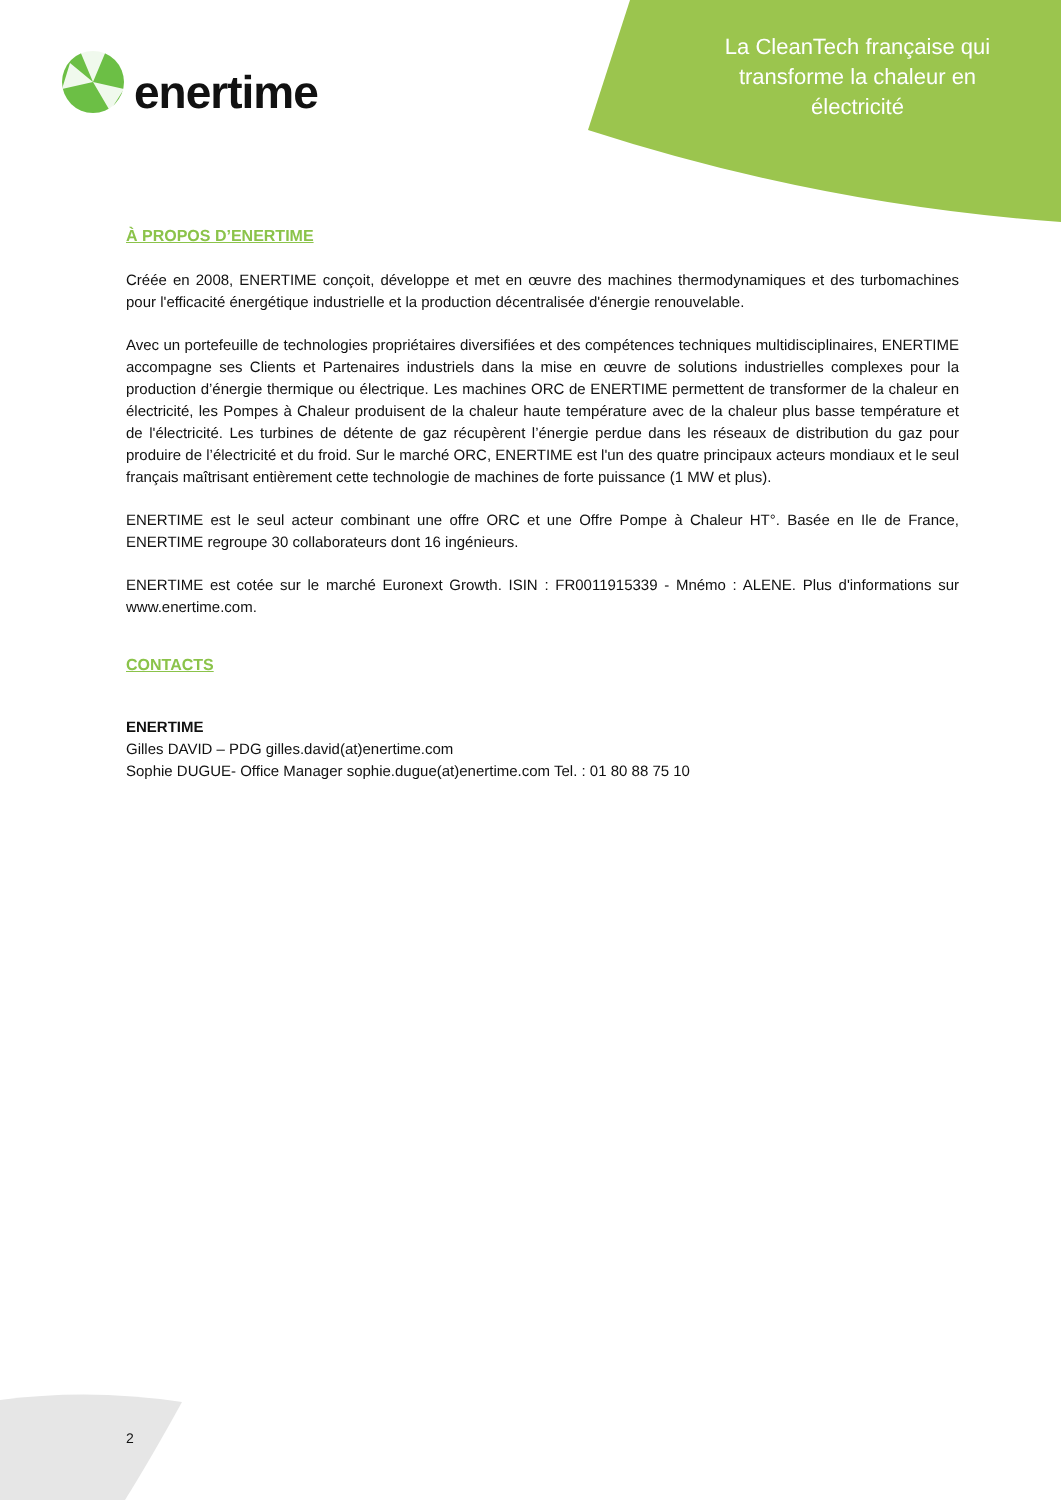enertime
La CleanTech française qui transforme la chaleur en électricité
À PROPOS D’ENERTIME
Créée en 2008, ENERTIME conçoit, développe et met en œuvre des machines thermodynamiques et des turbomachines pour l'efficacité énergétique industrielle et la production décentralisée d'énergie renouvelable.
Avec un portefeuille de technologies propriétaires diversifiées et des compétences techniques multidisciplinaires, ENERTIME accompagne ses Clients et Partenaires industriels dans la mise en œuvre de solutions industrielles complexes pour la production d’énergie thermique ou électrique. Les machines ORC de ENERTIME permettent de transformer de la chaleur en électricité, les Pompes à Chaleur produisent de la chaleur haute température avec de la chaleur plus basse température et de l'électricité. Les turbines de détente de gaz récupèrent l’énergie perdue dans les réseaux de distribution du gaz pour produire de l’électricité et du froid. Sur le marché ORC, ENERTIME est l'un des quatre principaux acteurs mondiaux et le seul français maîtrisant entièrement cette technologie de machines de forte puissance (1 MW et plus).
ENERTIME est le seul acteur combinant une offre ORC et une Offre Pompe à Chaleur HT°. Basée en Ile de France, ENERTIME regroupe 30 collaborateurs dont 16 ingénieurs.
ENERTIME est cotée sur le marché Euronext Growth. ISIN : FR0011915339 - Mnémo : ALENE. Plus d'informations sur www.enertime.com.
CONTACTS
ENERTIME
Gilles DAVID – PDG gilles.david(at)enertime.com
Sophie DUGUE- Office Manager sophie.dugue(at)enertime.com Tel. : 01 80 88 75 10
2